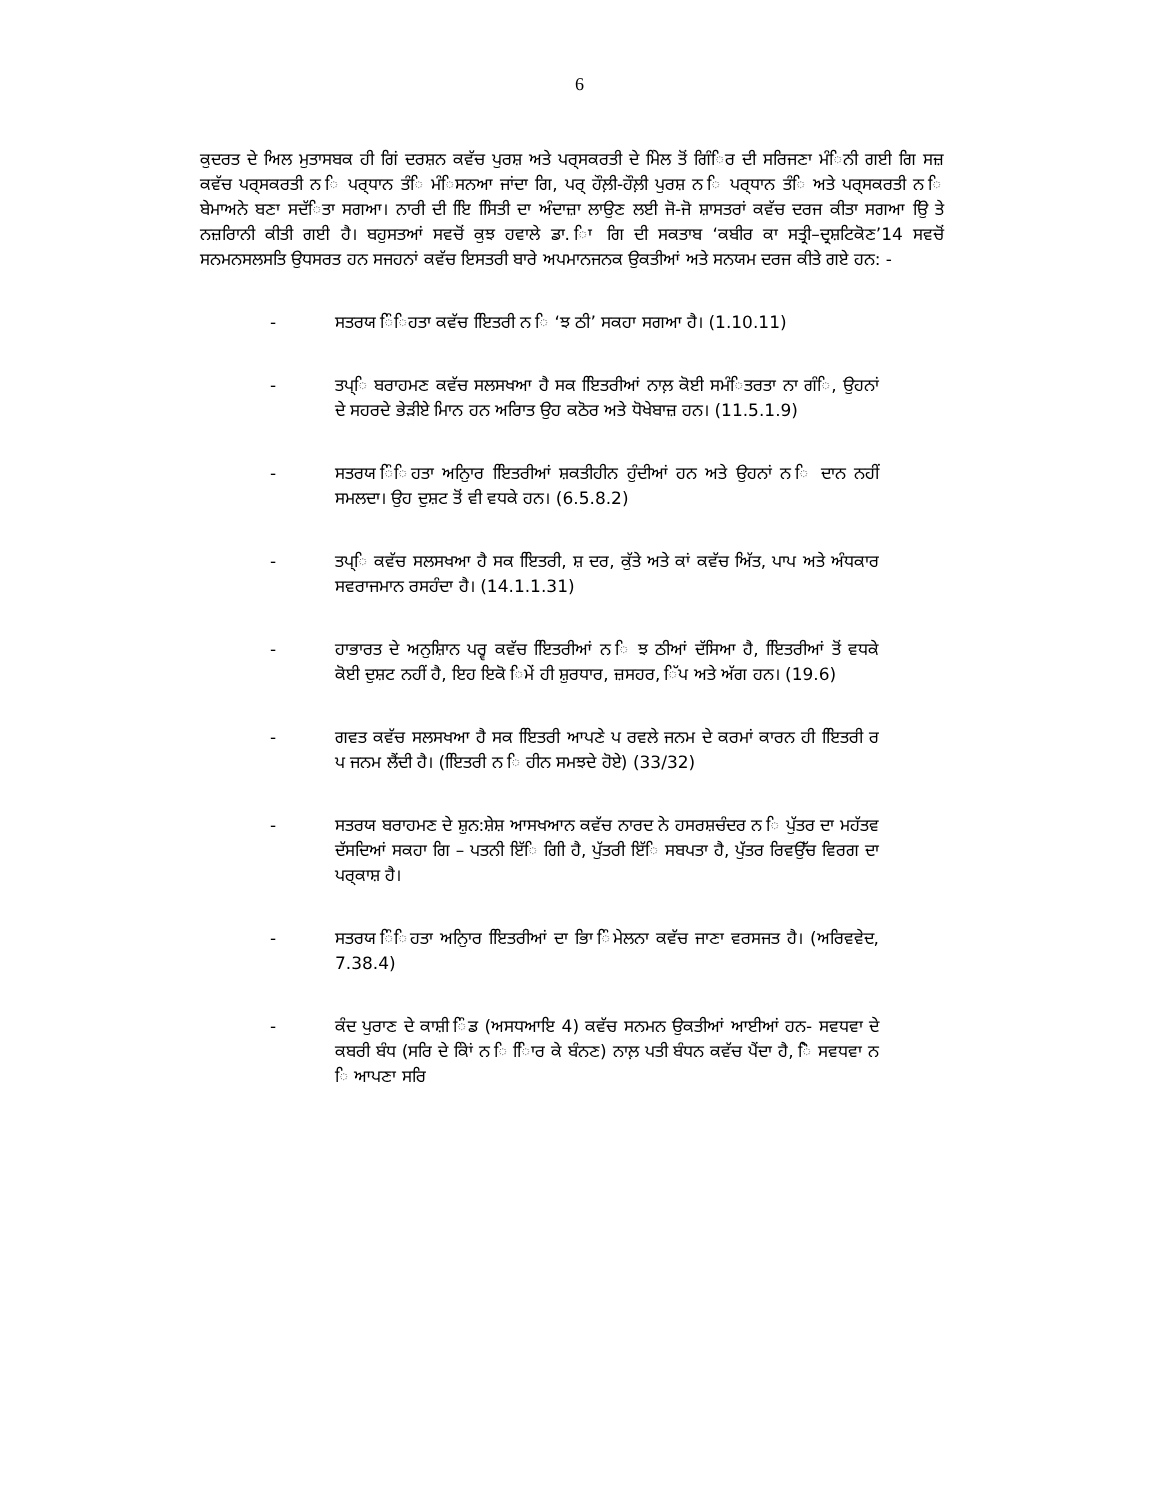6
ਕੁਦਰਤ ਦੇ ਅਿਲ ਮੁਤਾਸਬਕ ਹੀ ਗਿਂ ਦਰਸ਼ਨ ਕਵੱਚ ਪੁਰਸ਼ ਅਤੇ ਪਰ੍ਸਕਰਤੀ ਦੇ ਮਿੇਲ ਤੋਂ ਗਿੰਿਰ ਦੀ ਸਰਿਜਣਾ ਮੰਿਨੀ ਗਈ ਗਿ ਸਜ਼ ਕਵੱਚ ਪਰ੍ਸਕਰਤੀ ਨ ਿ ਪਰ੍ਧਾਨ ਤੰਿ ਮੰਿਸਨਆ ਜਾਂਦਾ ਗਿ, ਪਰ੍ ਹੌਲ਼ੀ-ਹੌਲ਼ੀ ਪੁਰਸ਼ ਨ ਿ ਪਰ੍ਧਾਨ ਤੰਿ ਅਤੇ ਪਰ੍ਸਕਰਤੀ ਨ ਿ ਬੇਮਾਅਨੇ ਬਣਾ ਸਦੱਿਤਾ ਸਗਆ। ਨਾਰੀ ਦੀ ਇਿ ਸਿਿਤੀ ਦਾ ਅੰਦਾਜ਼ਾ ਲਾਉਣ ਲਈ ਜੋ-ਜੋ ਸ਼ਾਸਤਰਾਂ ਕਵੱਚ ਦਰਜ ਕੀਤਾ ਸਗਆ ਉਿ ਤੇ ਨਜ਼ਰਿਾਨੀ ਕੀਤੀ ਗਈ ਹੈ। ਬਹੁਸਤਆਂ ਸਵਚੋਂ ਕੁਝ ਹਵਾਲੇ ਡਾ. ਿਾ ਗਿ ਦੀ ਸਕਤਾਬ ‘ਕਬੀਰ ਕਾ ਸਤ੍ਰੀ–ਦ੍ਰਸ਼ਟਿਕੋਣ’14 ਸਵਚੋਂ ਸਨਮਨਸਲਸਤਿ ਉਧਸਰਤ ਹਨ ਸਜਹਨਾਂ ਕਵੱਚ ਇਸਤਰੀ ਬਾਰੇ ਅਪਮਾਨਜਨਕ ਉਕਤੀਆਂ ਅਤੇ ਸਨਯਮ ਦਰਜ ਕੀਤੇ ਗਏ ਹਨ: -
- ਸਤਰਯ ਿੰਿਹਤਾ ਕਵੱਚ ਇਿਤਰੀ ਨ ਿ ‘ਝ ਠੀ’ ਸਕਹਾ ਸਗਆ ਹੈ। (1.10.11)
- ਤਪ੍ਿ ਬਰਾਹਮਣ ਕਵੱਚ ਸਲਸਖਆ ਹੈ ਸਕ ਇਿਤਰੀਆਂ ਨਾਲ਼ ਕੋਈ ਸਮੰਿਤਰਤਾ ਨਾ ਗੰਿ, ਉਹਨਾਂ ਦੇ ਸਹਰਦੇ ਭੇੜੀਏ ਮਿਾਨ ਹਨ ਅਰਿਾਤ ਉਹ ਕਠੋਰ ਅਤੇ ਧੋਖੇਬਾਜ਼ ਹਨ। (11.5.1.9)
- ਸਤਰਯ ਿੰਿਹਤਾ ਅਨੁਿਾਰ ਇਿਤਰੀਆਂ ਸ਼ਕਤੀਹੀਨ ਹੁੰਦੀਆਂ ਹਨ ਅਤੇ ਉਹਨਾਂ ਨ ਿ ਦਾਨ ਨਹੀਂ ਸਮਲਦਾ। ਉਹ ਦੁਸ਼ਟ ਤੋਂ ਵੀ ਵਧਕੇ ਹਨ। (6.5.8.2)
- ਤਪ੍ਿ ਕਵੱਚ ਸਲਸਖਆ ਹੈ ਸਕ ਇਿਤਰੀ, ਸ਼ ਦਰ, ਕੁੱਤੇ ਅਤੇ ਕਾਂ ਕਵੱਚ ਅਿੱਤ, ਪਾਪ ਅਤੇ ਅੰਧਕਾਰ ਸਵਰਾਜਮਾਨ ਰਸਹੰਦਾ ਹੈ। (14.1.1.31)
- ਹਾਭਾਰਤ ਦੇ ਅਨੁਸ਼ਾਿਨ ਪਰ੍ਵ ਕਵੱਚ ਇਿਤਰੀਆਂ ਨ ਿ ਝ ਠੀਆਂ ਦੱਸਿਆ ਹੈ, ਇਿਤਰੀਆਂ ਤੋਂ ਵਧਕੇ ਕੋਈ ਦੁਸ਼ਟ ਨਹੀਂ ਹੈ, ਇਹ ਇਕੋ ਿਮੇਂ ਹੀ ਸ਼ੁਰਧਾਰ, ਜ਼ਸਹਰ, ਿੱਪ ਅਤੇ ਅੱਗ ਹਨ। (19.6)
- ਗਵਤ ਕਵੱਚ ਸਲਸਖਆ ਹੈ ਸਕ ਇਿਤਰੀ ਆਪਣੇ ਪ ਰਵਲੇ ਜਨਮ ਦੇ ਕਰਮਾਂ ਕਾਰਨ ਹੀ ਇਿਤਰੀ ਰ ਪ ਜਨਮ ਲੈਂਦੀ ਹੈ। (ਇਿਤਰੀ ਨ ਿ ਹੀਨ ਸਮਝਦੇ ਹੋਏ) (33/32)
- ਸਤਰਯ ਬਰਾਹਮਣ ਦੇ ਸ਼ੁਨ:ਸ਼ੇਸ਼ ਆਸਖਆਨ ਕਵੱਚ ਨਾਰਦ ਨੇ ਹਸਰਸ਼ਚੰਦਰ ਨ ਿ ਪੁੱਤਰ ਦਾ ਮਹੱਤਵ ਦੱਸਦਿਆਂ ਸਕਹਾ ਗਿ – ਪਤਨੀ ਇੱਿ ਗਿੀ ਹੈ, ਪੁੱਤਰੀ ਇੱਿ ਸਬਪਤਾ ਹੈ, ਪੁੱਤਰ ਰਿਵਉੱਚ ਵਿਰਗ ਦਾ ਪਰ੍ਕਾਸ਼ ਹੈ।
- ਸਤਰਯ ਿੰਿਹਤਾ ਅਨੁਿਾਰ ਇਿਤਰੀਆਂ ਦਾ ਭਿਾ ਿੰਮੇਲਨਾ ਕਵੱਚ ਜਾਣਾ ਵਰਸਜਤ ਹੈ। (ਅਰਿਵਵੇਦ, 7.38.4)
- ਕੰਦ ਪੁਰਾਣ ਦੇ ਕਾਸ਼ੀ ਿੰਡ (ਅਸਧਆਇ 4) ਕਵੱਚ ਸਨਮਨ ਉਕਤੀਆਂ ਆਈਆਂ ਹਨ- ਸਵਧਵਾ ਦੇ ਕਬਰੀ ਬੰਧ (ਸਰਿ ਦੇ ਕੇਿਾਂ ਨ ਿ ਿਿਾਰ ਕੇ ਬੰਨਣ) ਨਾਲ਼ ਪਤੀ ਬੰਧਨ ਕਵੱਚ ਪੈਂਦਾ ਹੈ, ਿੋ ਸਵਧਵਾ ਨ ਿ ਆਪਣਾ ਸਰਿ